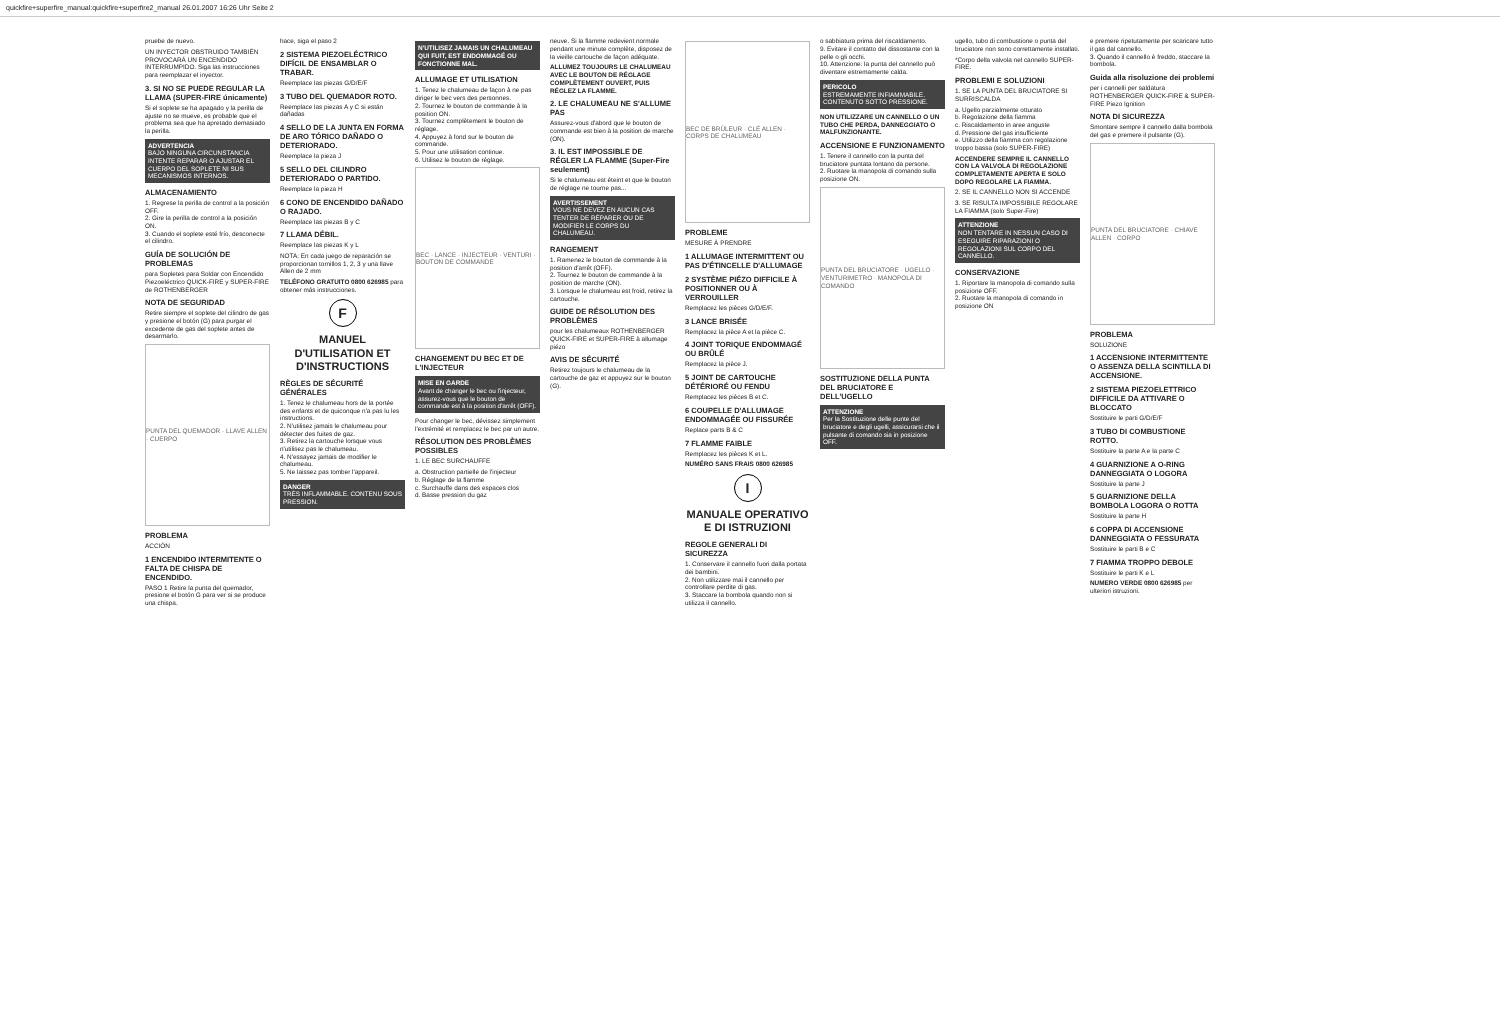quickfire+superfire_manual:quickfire+superfire2_manual 26.01.2007 16:26 Uhr Seite 2
pruebe de nuevo.
UN INYECTOR OBSTRUIDO TAMBIÉN PROVOCARÁ UN ENCENDIDO INTERRUMPIDO. Siga las instrucciones para reemplazar el inyector.
3. SI NO SE PUEDE REGULAR LA LLAMA (SUPER-FIRE únicamente)
Si el soplete se ha apagado y la perilla de ajuste no se mueve, es probable que el problema sea que ha apretado demasiado la perilla.
ADVERTENCIA
BAJO NINGUNA CIRCUNSTANCIA INTENTE REPARAR O AJUSTAR EL CUERPO DEL SOPLETE NI SUS MECANISMOS INTERNOS.
ALMACENAMIENTO
1. Regrese la perilla de control a la posición OFF.
2. Gire la perilla de control a la posición ON.
3. Cuando el soplete esté frío, desconecte el cilindro.
GUÍA DE SOLUCIÓN DE PROBLEMAS
para Sopletes para Soldar con Encendido Piezoeléctrico QUICK-FIRE y SUPER-FIRE de ROTHENBERGER
NOTA DE SEGURIDAD
Retire siempre el soplete del cilindro de gas y presione el botón (G) para purgar el excedente de gas del soplete antes de desarmarlo.
PUNTA DEL QUEMADOR · LLAVE ALLEN · CUERPO
PROBLEMA
ACCIÓN
1 ENCENDIDO INTERMITENTE O FALTA DE CHISPA DE ENCENDIDO.
PASO 1 Retire la punta del quemador, presione el botón G para ver si se produce una chispa.
hace, siga el paso 2
2 SISTEMA PIEZOELÉCTRICO DIFÍCIL DE ENSAMBLAR O TRABAR.
Reemplace las piezas G/D/E/F
3 TUBO DEL QUEMADOR ROTO.
Reemplace las piezas A y C si están dañadas
4 SELLO DE LA JUNTA EN FORMA DE ARO TÓRICO DAÑADO O DETERIORADO.
Reemplace la pieza J
5 SELLO DEL CILINDRO DETERIORADO O PARTIDO.
Reemplace la pieza H
6 CONO DE ENCENDIDO DAÑADO O RAJADO.
Reemplace las piezas B y C
7 LLAMA DÉBIL.
Reemplace las piezas K y L
NOTA: En cada juego de reparación se proporcionan tornillos 1, 2, 3 y una llave Allen de 2 mm
TELÉFONO GRATUITO 0800 626985 para obtener más instrucciones.
F
MANUEL D'UTILISATION ET D'INSTRUCTIONS
RÈGLES DE SÉCURITÉ GÉNÉRALES
1. Tenez le chalumeau hors de la portée des enfants et de quiconque n'a pas lu les instructions.
2. N'utilisez jamais le chalumeau pour détecter des fuites de gaz.
3. Retirez la cartouche lorsque vous n'utilisez pas le chalumeau.
4. N'essayez jamais de modifier le chalumeau.
5. Ne laissez pas tomber l'appareil.
DANGER
TRÈS INFLAMMABLE. CONTENU SOUS PRESSION.
N'UTILISEZ JAMAIS UN CHALUMEAU QUI FUIT, EST ENDOMMAGÉ OU FONCTIONNE MAL.
ALLUMAGE ET UTILISATION
1. Tenez le chalumeau de façon à ne pas diriger le bec vers des personnes.
2. Tournez le bouton de commande à la position ON.
3. Tournez complètement le bouton de réglage.
4. Appuyez à fond sur le bouton de commande.
5. Pour une utilisation continue.
6. Utilisez le bouton de réglage.
BEC · LANCE · INJECTEUR · VENTURI · BOUTON DE COMMANDE
CHANGEMENT DU BEC ET DE L'INJECTEUR
MISE EN GARDE
Avant de changer le bec ou l'injecteur, assurez-vous que le bouton de commande est à la position d'arrêt (OFF).
Pour changer le bec, dévissez simplement l'extrémité et remplacez le bec par un autre.
RÉSOLUTION DES PROBLÈMES POSSIBLES
1. LE BEC SURCHAUFFE
a. Obstruction partielle de l'injecteur
b. Réglage de la flamme
c. Surchauffe dans des espaces clos
d. Basse pression du gaz
neuve. Si la flamme redevient normale pendant une minute complète, disposez de la vieille cartouche de façon adéquate.
ALLUMEZ TOUJOURS LE CHALUMEAU AVEC LE BOUTON DE RÉGLAGE COMPLÈTEMENT OUVERT, PUIS RÉGLEZ LA FLAMME.
2. LE CHALUMEAU NE S'ALLUME PAS
Assurez-vous d'abord que le bouton de commande est bien à la position de marche (ON).
3. IL EST IMPOSSIBLE DE RÉGLER LA FLAMME (Super-Fire seulement)
Si le chalumeau est éteint et que le bouton de réglage ne tourne pas...
AVERTISSEMENT
VOUS NE DEVEZ EN AUCUN CAS TENTER DE RÉPARER OU DE MODIFIER LE CORPS DU CHALUMEAU.
RANGEMENT
1. Ramenez le bouton de commande à la position d'arrêt (OFF).
2. Tournez le bouton de commande à la position de marche (ON).
3. Lorsque le chalumeau est froid, retirez la cartouche.
GUIDE DE RÉSOLUTION DES PROBLÈMES
pour les chalumeaux ROTHENBERGER QUICK-FIRE et SUPER-FIRE à allumage piézo
AVIS DE SÉCURITÉ
Retirez toujours le chalumeau de la cartouche de gaz et appuyez sur le bouton (G).
BEC DE BRÛLEUR · CLÉ ALLEN · CORPS DE CHALUMEAU
PROBLEME
MESURE À PRENDRE
1 ALLUMAGE INTERMITTENT OU PAS D'ÉTINCELLE D'ALLUMAGE
2 SYSTÈME PIÉZO DIFFICILE À POSITIONNER OU À VERROUILLER
Remplacez les pièces G/D/E/F.
3 LANCE BRISÉE
Remplacez la pièce A et la pièce C.
4 JOINT TORIQUE ENDOMMAGÉ OU BRÛLÉ
Remplacez la pièce J.
5 JOINT DE CARTOUCHE DÉTÉRIORÉ OU FENDU
Remplacez les pièces B et C.
6 COUPELLE D'ALLUMAGE ENDOMMAGÉE OU FISSURÉE
Replace parts B & C
7 FLAMME FAIBLE
Remplacez les pièces K et L.
NUMÉRO SANS FRAIS 0800 626985
I
MANUALE OPERATIVO E DI ISTRUZIONI
REGOLE GENERALI DI SICUREZZA
1. Conservare il cannello fuori dalla portata dei bambini.
2. Non utilizzare mai il cannello per controllare perdite di gas.
3. Staccare la bombola quando non si utilizza il cannello.
o sabbiatura prima del riscaldamento.
9. Evitare il contatto del dissostante con la pelle o gli occhi.
10. Attenzione: la punta del cannello può diventare estremamente calda.
PERICOLO
ESTREMAMENTE INFIAMMABILE. CONTENUTO SOTTO PRESSIONE.
NON UTILIZZARE UN CANNELLO O UN TUBO CHE PERDA, DANNEGGIATO O MALFUNZIONANTE.
ACCENSIONE E FUNZIONAMENTO
1. Tenere il cannello con la punta del bruciatore puntata lontano da persone.
2. Ruotare la manopola di comando sulla posizione ON.
PUNTA DEL BRUCIATORE · UGELLO · VENTURIMETRO · MANOPOLA DI COMANDO
SOSTITUZIONE DELLA PUNTA DEL BRUCIATORE E DELL'UGELLO
ATTENZIONE
Per la Sostituzione delle punte del bruciatore e degli ugelli, assicurarsi che il pulsante di comando sia in posizione OFF.
ugello, tubo di combustione o punta del bruciatore non sono correttamente installati.
*Corpo della valvola nel cannello SUPER-FIRE.
PROBLEMI E SOLUZIONI
1. SE LA PUNTA DEL BRUCIATORE SI SURRISCALDA
a. Ugello parzialmente otturato
b. Regolazione della fiamma
c. Riscaldamento in aree anguste
d. Pressione del gas insufficiente
e. Utilizzo della fiamma con regolazione troppo bassa (solo SUPER-FIRE)
ACCENDERE SEMPRE IL CANNELLO CON LA VALVOLA DI REGOLAZIONE COMPLETAMENTE APERTA E SOLO DOPO REGOLARE LA FIAMMA.
2. SE IL CANNELLO NON SI ACCENDE
3. SE RISULTA IMPOSSIBILE REGOLARE LA FIAMMA (solo Super-Fire)
ATTENZIONE
NON TENTARE IN NESSUN CASO DI ESEGUIRE RIPARAZIONI O REGOLAZIONI SUL CORPO DEL CANNELLO.
CONSERVAZIONE
1. Riportare la manopola di comando sulla posizione OFF.
2. Ruotare la manopola di comando in posizione ON
e premere ripetutamente per scaricare tutto il gas dal cannello.
3. Quando il cannello è freddo, staccare la bombola.
Guida alla risoluzione dei problemi
per i cannelli per saldatura ROTHENBERGER QUICK-FIRE & SUPER-FIRE Piezo Ignition
NOTA DI SICUREZZA
Smontare sempre il cannello dalla bombola del gas e premere il pulsante (G).
PUNTA DEL BRUCIATORE · CHIAVE ALLEN · CORPO
PROBLEMA
SOLUZIONE
1 ACCENSIONE INTERMITTENTE O ASSENZA DELLA SCINTILLA DI ACCENSIONE.
2 SISTEMA PIEZOELETTRICO DIFFICILE DA ATTIVARE O BLOCCATO
Sostituire le parti G/D/E/F
3 TUBO DI COMBUSTIONE ROTTO.
Sostituire la parte A e la parte C
4 GUARNIZIONE A O-RING DANNEGGIATA O LOGORA
Sostituire la parte J
5 GUARNIZIONE DELLA BOMBOLA LOGORA O ROTTA
Sostituire la parte H
6 COPPA DI ACCENSIONE DANNEGGIATA O FESSURATA
Sostituire le parti B e C
7 FIAMMA TROPPO DEBOLE
Sostituire le parti K e L
NUMERO VERDE 0800 626985 per ulteriori istruzioni.